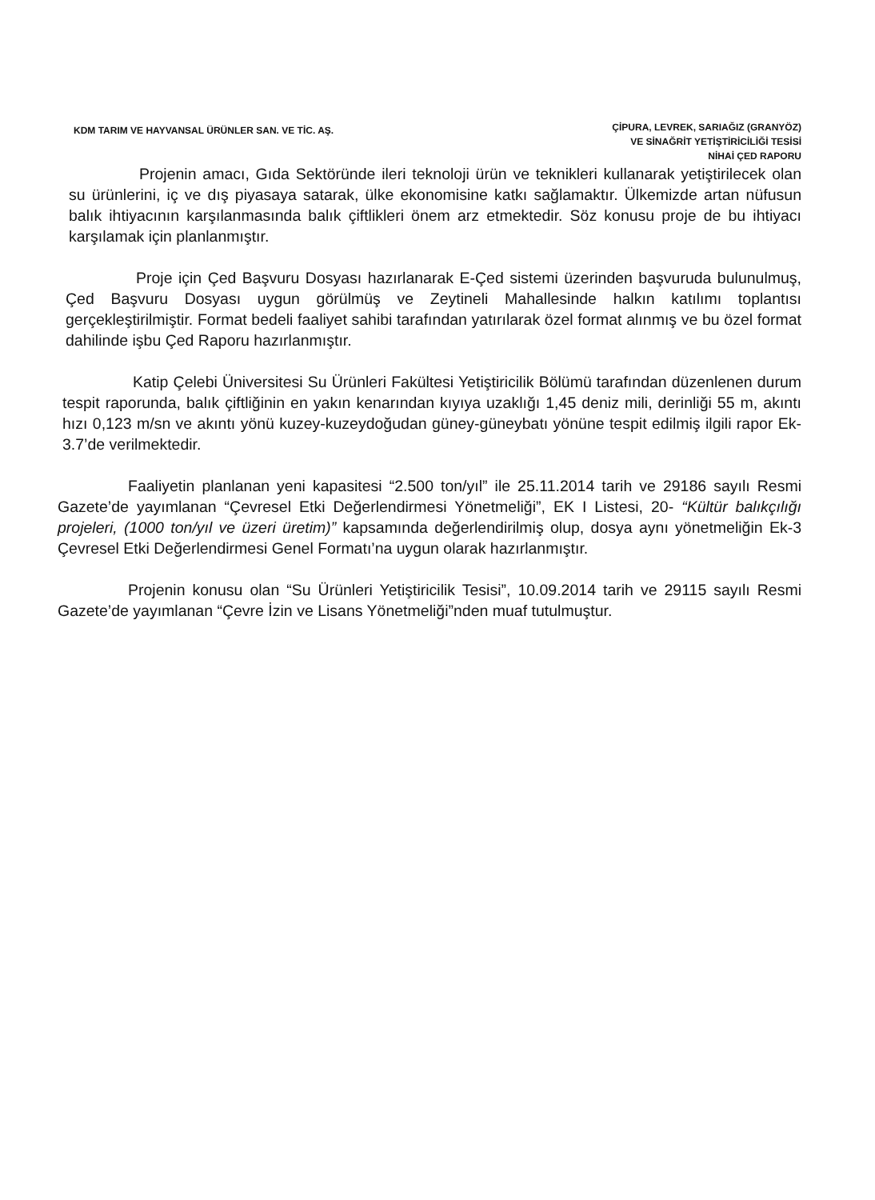KDM TARIM VE HAYVANSAL ÜRÜNLER SAN. VE TİC. AŞ.
ÇİPURA, LEVREK, SARIAĞIZ (GRANYÖZ)
VE SİNAĞRİT YETİŞTİRİCİLİĞİ TESİSİ
NİHAİ ÇED RAPORU
Projenin amacı, Gıda Sektöründe ileri teknoloji ürün ve teknikleri kullanarak yetiştirilecek olan su ürünlerini, iç ve dış piyasaya satarak, ülke ekonomisine katkı sağlamaktır. Ülkemizde artan nüfusun balık ihtiyacının karşılanmasında balık çiftlikleri önem arz etmektedir. Söz konusu proje de bu ihtiyacı karşılamak için planlanmıştır.
Proje için Çed Başvuru Dosyası hazırlanarak E-Çed sistemi üzerinden başvuruda bulunulmuş, Çed Başvuru Dosyası uygun görülmüş ve Zeytineli Mahallesinde halkın katılımı toplantısı gerçekleştirilmiştir. Format bedeli faaliyet sahibi tarafından yatırılarak özel format alınmış ve bu özel format dahilinde işbu Çed Raporu hazırlanmıştır.
Katip Çelebi Üniversitesi Su Ürünleri Fakültesi Yetiştiricilik Bölümü tarafından düzenlenen durum tespit raporunda, balık çiftliğinin en yakın kenarından kıyıya uzaklığı 1,45 deniz mili, derinliği 55 m, akıntı hızı 0,123 m/sn ve akıntı yönü kuzey-kuzeydoğudan güney-güneybatı yönüne tespit edilmiş ilgili rapor Ek-3.7’de verilmektedir.
Faaliyetin planlanan yeni kapasitesi “2.500 ton/yıl” ile 25.11.2014 tarih ve 29186 sayılı Resmi Gazete’de yayımlanan “Çevresel Etki Değerlendirmesi Yönetmeliği”, EK I Listesi, 20- “Kültür balıkçılığı projeleri, (1000 ton/yıl ve üzeri üretim)” kapsamında değerlendirilmiş olup, dosya aynı yönetmeliğin Ek-3 Çevresel Etki Değerlendirmesi Genel Formatı’na uygun olarak hazırlanmıştır.
Projenin konusu olan “Su Ürünleri Yetiştiricilik Tesisi”, 10.09.2014 tarih ve 29115 sayılı Resmi Gazete’de yayımlanan “Çevre İzin ve Lisans Yönetmeliği”nden muaf tutulmuştur.